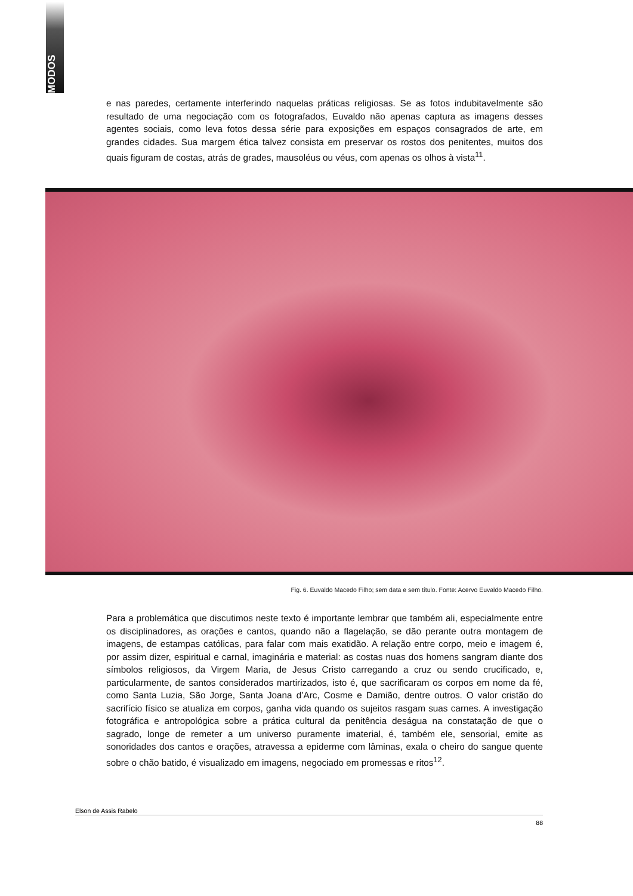MODOS
e nas paredes, certamente interferindo naquelas práticas religiosas. Se as fotos indubitavelmente são resultado de uma negociação com os fotografados, Euvaldo não apenas captura as imagens desses agentes sociais, como leva fotos dessa série para exposições em espaços consagrados de arte, em grandes cidades. Sua margem ética talvez consista em preservar os rostos dos penitentes, muitos dos quais figuram de costas, atrás de grades, mausoléus ou véus, com apenas os olhos à vista<sup>11</sup>.
Fig. 6. Euvaldo Macedo Filho; sem data e sem título. Fonte: Acervo Euvaldo Macedo Filho.
Para a problemática que discutimos neste texto é importante lembrar que também ali, especialmente entre os disciplinadores, as orações e cantos, quando não a flagelação, se dão perante outra montagem de imagens, de estampas católicas, para falar com mais exatidão. A relação entre corpo, meio e imagem é, por assim dizer, espiritual e carnal, imaginária e material: as costas nuas dos homens sangram diante dos símbolos religiosos, da Virgem Maria, de Jesus Cristo carregando a cruz ou sendo crucificado, e, particularmente, de santos considerados martirizados, isto é, que sacrificaram os corpos em nome da fé, como Santa Luzia, São Jorge, Santa Joana d’Arc, Cosme e Damião, dentre outros. O valor cristão do sacrifício físico se atualiza em corpos, ganha vida quando os sujeitos rasgam suas carnes. A investigação fotográfica e antropológica sobre a prática cultural da penitência deságua na constatação de que o sagrado, longe de remeter a um universo puramente imaterial, é, também ele, sensorial, emite as sonoridades dos cantos e orações, atravessa a epiderme com lâminas, exala o cheiro do sangue quente sobre o chão batido, é visualizado em imagens, negociado em promessas e ritos<sup>12</sup>.
Elson de Assis Rabelo
88